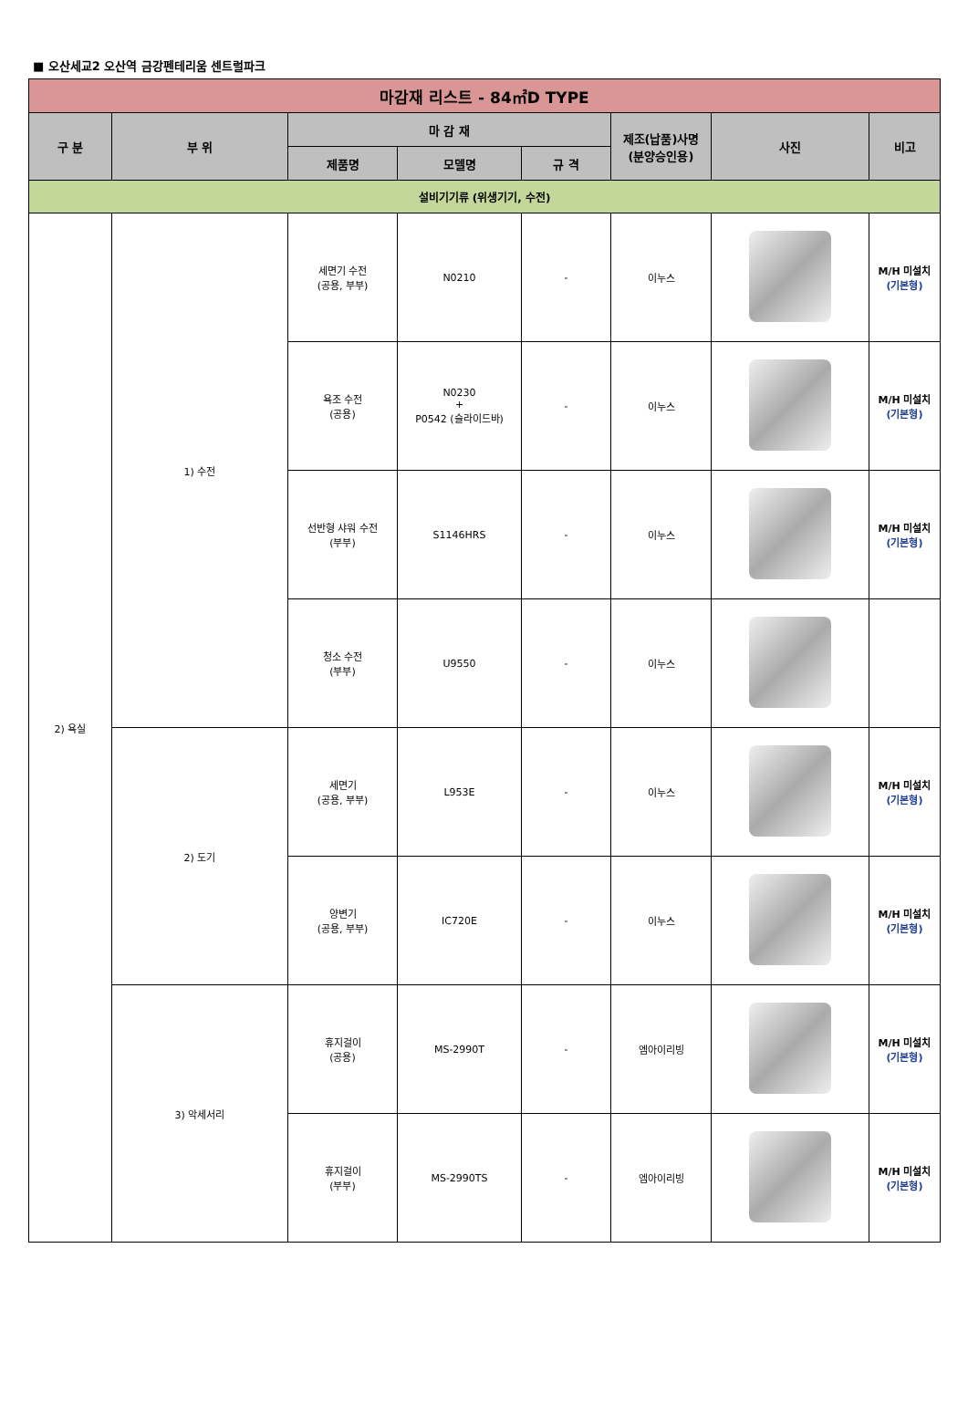■ 오산세교2 오산역 금강펜테리움 센트럴파크
| 마감재 리스트 - 84㎡D TYPE | | | | | | | |
| 구 분 | 부 위 | 마 감 재 | | | 제조(납품)사명 (분양승인용) | 사진 | 비고 |
| | | 제품명 | 모델명 | 규 격 | | | |
| 설비기기류 (위생기기, 수전) | | | | | | | |
| 2) 욕실 | 1) 수전 | 세면기 수전 (공용, 부부) | N0210 | - | 이누스 | | M/H 미설치 (기본형) |
| | | 욕조 수전 (공용) | N0230 + P0542 (슬라이드바) | - | 이누스 | | M/H 미설치 (기본형) |
| | | 선반형 샤워 수전 (부부) | S1146HRS | - | 이누스 | | M/H 미설치 (기본형) |
| | | 청소 수전 (부부) | U9550 | - | 이누스 | | |
| | 2) 도기 | 세면기 (공용, 부부) | L953E | - | 이누스 | | M/H 미설치 (기본형) |
| | | 양변기 (공용, 부부) | IC720E | - | 이누스 | | M/H 미설치 (기본형) |
| | 3) 악세서리 | 휴지걸이 (공용) | MS-2990T | - | 엠아이리빙 | | M/H 미설치 (기본형) |
| | | 휴지걸이 (부부) | MS-2990TS | - | 엠아이리빙 | | M/H 미설치 (기본형) |